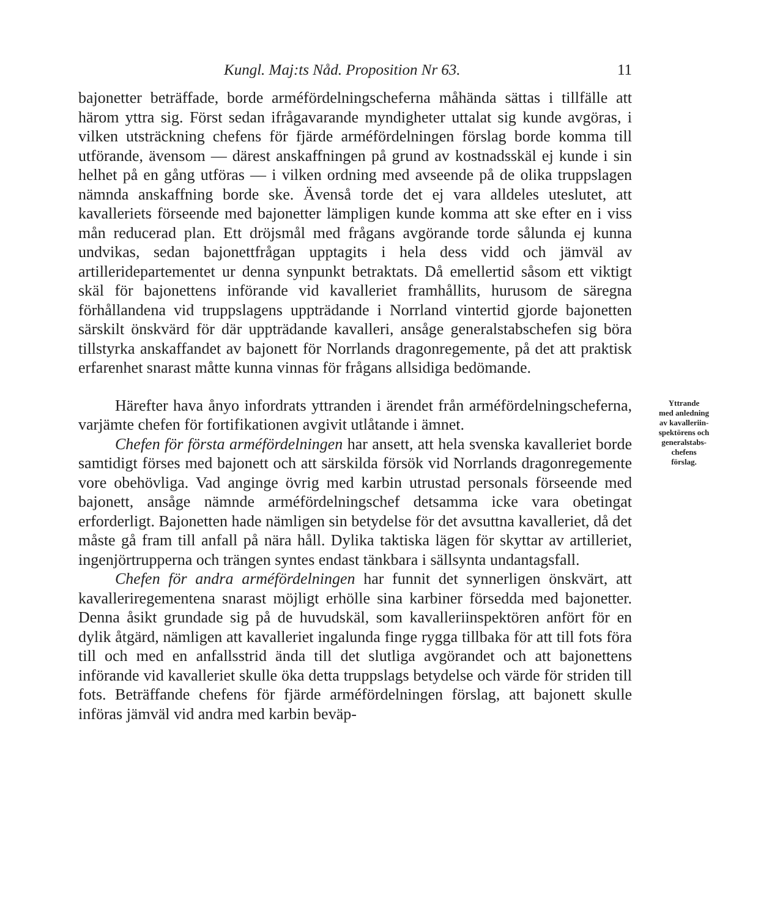Kungl. Maj:ts Nåd. Proposition Nr 63. 11
bajonetter beträffade, borde arméfördelningscheferna måhända sättas i tillfälle att härom yttra sig. Först sedan ifrågavarande myndigheter uttalat sig kunde avgöras, i vilken utsträckning chefens för fjärde arméfördelningen förslag borde komma till utförande, ävensom — därest anskaffningen på grund av kostnadsskäl ej kunde i sin helhet på en gång utföras — i vilken ordning med avseende på de olika truppslagen nämnda anskaffning borde ske. Ävenså torde det ej vara alldeles uteslutet, att kavalleriets förseende med bajonetter lämpligen kunde komma att ske efter en i viss mån reducerad plan. Ett dröjsmål med frågans avgörande torde sålunda ej kunna undvikas, sedan bajonettfrågan upptagits i hela dess vidd och jämväl av artilleridepartementet ur denna synpunkt betraktats. Då emellertid såsom ett viktigt skäl för bajonettens införande vid kavalleriet framhållits, hurusom de säregna förhållandena vid truppslagens uppträdande i Norrland vintertid gjorde bajonetten särskilt önskvärd för där uppträdande kavalleri, ansåge generalstabschefen sig böra tillstyrka anskaffandet av bajonett för Norrlands dragonregemente, på det att praktisk erfarenhet snarast måtte kunna vinnas för frågans allsidiga bedömande.
Härefter hava ånyo infordrats yttranden i ärendet från arméfördelningscheferna, varjämte chefen för fortifikationen avgivit utlåtande i ämnet.
Chefen för första arméfördelningen har ansett, att hela svenska kavalleriet borde samtidigt förses med bajonett och att särskilda försök vid Norrlands dragonregemente vore obehövliga. Vad anginge övrig med karbin utrustad personals förseende med bajonett, ansåge nämnde arméfördelningschef detsamma icke vara obetingat erforderligt. Bajonetten hade nämligen sin betydelse för det avsuttna kavalleriet, då det måste gå fram till anfall på nära håll. Dylika taktiska lägen för skyttar av artilleriet, ingenjörtrupperna och trängen syntes endast tänkbara i sällsynta undantagsfall.
Chefen för andra arméfördelningen har funnit det synnerligen önskvärt, att kavalleriregementena snarast möjligt erhölle sina karbiner försedda med bajonetter. Denna åsikt grundade sig på de huvudskäl, som kavalleriinspektören anfört för en dylik åtgärd, nämligen att kavalleriet ingalunda finge rygga tillbaka för att till fots föra till och med en anfallsstrid ända till det slutliga avgörandet och att bajonettens införande vid kavalleriet skulle öka detta truppslags betydelse och värde för striden till fots. Beträffande chefens för fjärde arméfördelningen förslag, att bajonett skulle införas jämväl vid andra med karbin beväp-
Yttrande
med anledning
av kavalleriin-
spektörens och
generalstabs-
chefens
förslag.